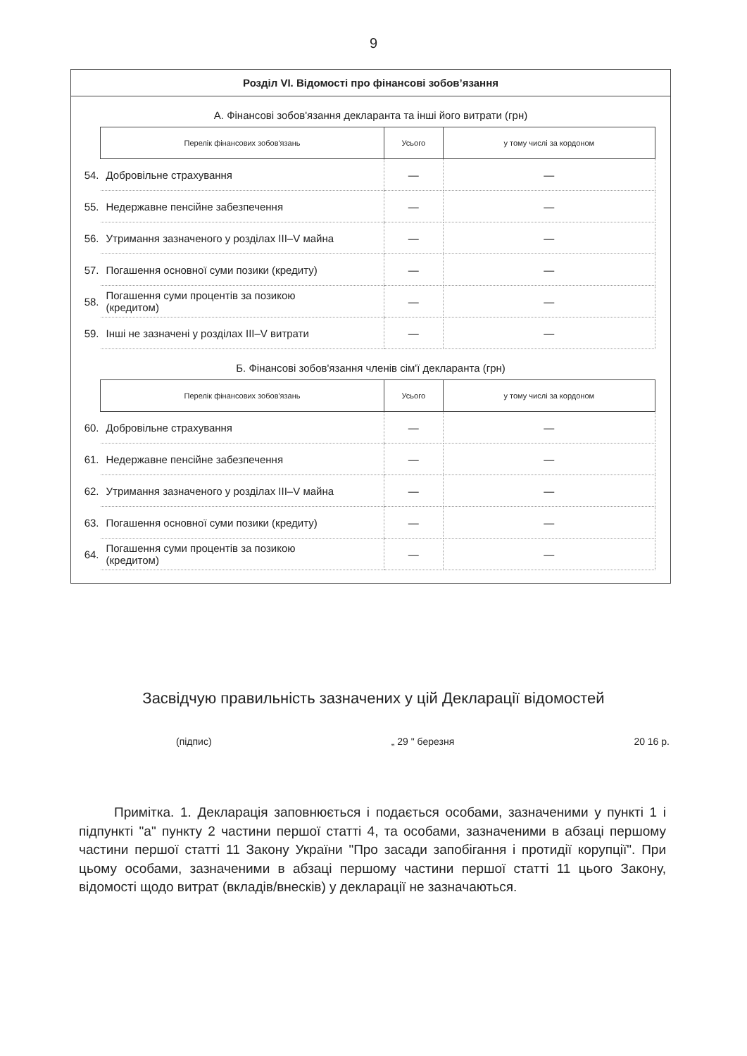9
Розділ VI. Відомості про фінансові зобов’язання
А. Фінансові зобов'язання декларанта та інші його витрати (грн)
| | Перелік фінансових зобов'язань | Усього | у тому числі за кордоном |
| 54. | Добровільне страхування | — | — |
| 55. | Недержавне пенсійне забезпечення | — | — |
| 56. | Утримання зазначеного у розділах III–V майна | — | — |
| 57. | Погашення основної суми позики (кредиту) | — | — |
| 58. | Погашення суми процентів за позикою (кредитом) | — | — |
| 59. | Інші не зазначені у розділах III–V витрати | — | — |
Б. Фінансові зобов'язання членів сім'ї декларанта (грн)
| | Перелік фінансових зобов'язань | Усього | у тому числі за кордоном |
| 60. | Добровільне страхування | — | — |
| 61. | Недержавне пенсійне забезпечення | — | — |
| 62. | Утримання зазначеного у розділах III–V майна | — | — |
| 63. | Погашення основної суми позики (кредиту) | — | — |
| 64. | Погашення суми процентів за позикою (кредитом) | — | — |
Засвідчую правильність зазначених у цій Декларації відомостей
(підпис) „ 29 " березня 20 16 р.
Примітка. 1. Декларація заповнюється і подається особами, зазначеними у пункті 1 і підпункті "а" пункту 2 частини першої статті 4, та особами, зазначеними в абзаці першому частини першої статті 11 Закону України "Про засади запобігання і протидії корупції". При цьому особами, зазначеними в абзаці першому частини першої статті 11 цього Закону, відомості щодо витрат (вкладів/внесків) у декларації не зазначаються.